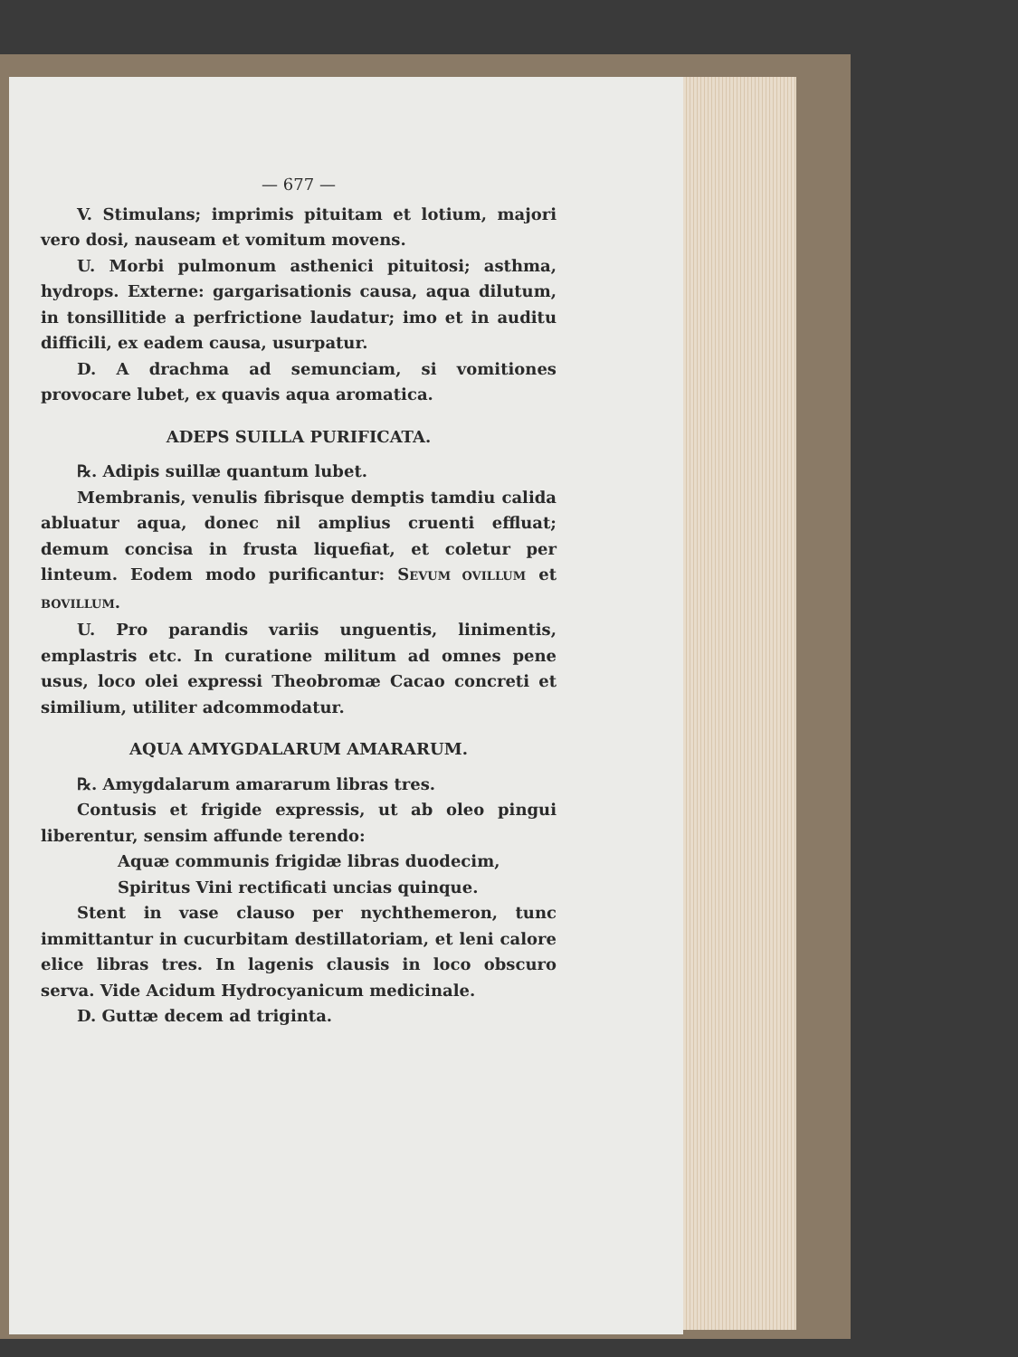— 677 —
V. Stimulans; imprimis pituitam et lotium, majori vero dosi, nauseam et vomitum movens.
U. Morbi pulmonum asthenici pituitosi; asthma, hydrops. Externe: gargarisationis causa, aqua dilutum, in tonsillitide a perfrictione laudatur; imo et in auditu difficili, ex eadem causa, usurpatur.
D. A drachma ad semunciam, si vomitiones provocare lubet, ex quavis aqua aromatica.
ADEPS SUILLA PURIFICATA.
℞. Adipis suillæ quantum lubet.
Membranis, venulis fibrisque demptis tamdiu calida abluatur aqua, donec nil amplius cruenti effluat; demum concisa in frusta liquefiat, et coletur per linteum. Eodem modo purificantur: SEVUM OVILLUM et BOVILLUM.
U. Pro parandis variis unguentis, linimentis, emplastris etc. In curatione militum ad omnes pene usus, loco olei expressi Theobromæ Cacao concreti et similium, utiliter adcommodatur.
AQUA AMYGDALARUM AMARARUM.
℞. Amygdalarum amararum libras tres.
Contusis et frigide expressis, ut ab oleo pingui liberentur, sensim affunde terendo:
Aquæ communis frigidæ libras duodecim,
Spiritus Vini rectificati uncias quinque.
Stent in vase clauso per nychthemeron, tunc immittantur in cucurbitam destillatoriam, et leni calore elice libras tres. In lagenis clausis in loco obscuro serva. Vide Acidum Hydrocyanicum medicinale.
D. Guttæ decem ad triginta.